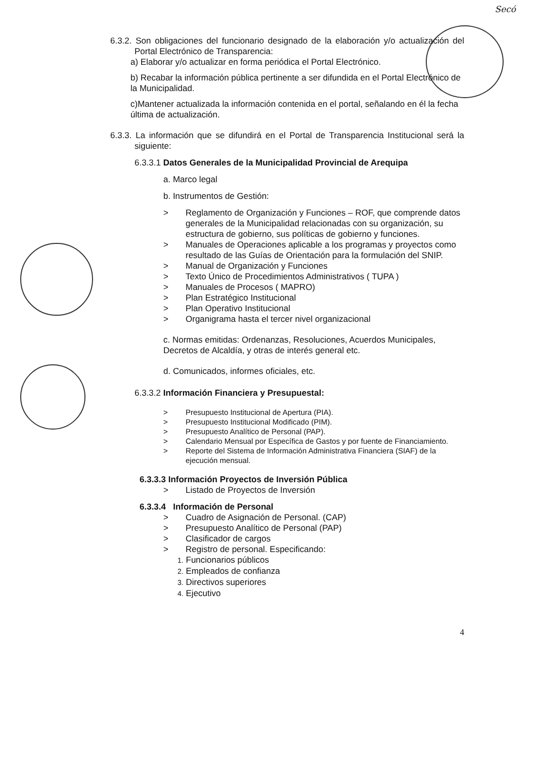Secó
6.3.2. Son obligaciones del funcionario designado de la elaboración y/o actualización del Portal Electrónico de Transparencia:
a) Elaborar y/o actualizar en forma periódica el Portal Electrónico.
b) Recabar la información pública pertinente a ser difundida en el Portal Electrónico de la Municipalidad.
c)Mantener actualizada la información contenida en el portal, señalando en él la fecha última de actualización.
6.3.3. La información que se difundirá en el Portal de Transparencia Institucional será la siguiente:
6.3.3.1 Datos Generales de la Municipalidad Provincial de Arequipa
a. Marco legal
b. Instrumentos de Gestión:
> Reglamento de Organización y Funciones – ROF, que comprende datos generales de la Municipalidad relacionadas con su organización, su estructura de gobierno, sus políticas de gobierno y funciones.
> Manuales de Operaciones aplicable a los programas y proyectos como resultado de las Guías de Orientación para la formulación del SNIP.
> Manual de Organización y Funciones
> Texto Único de Procedimientos Administrativos ( TUPA )
> Manuales de Procesos ( MAPRO)
> Plan Estratégico Institucional
> Plan Operativo Institucional
> Organigrama hasta el tercer nivel organizacional
c. Normas emitidas: Ordenanzas, Resoluciones, Acuerdos Municipales, Decretos de Alcaldía, y otras de interés general etc.
d. Comunicados, informes oficiales, etc.
6.3.3.2 Información Financiera y Presupuestal:
> Presupuesto Institucional de Apertura (PIA).
> Presupuesto Institucional Modificado (PIM).
> Presupuesto Analítico de Personal (PAP).
> Calendario Mensual por Específica de Gastos y por fuente de Financiamiento.
> Reporte del Sistema de Información Administrativa Financiera (SIAF) de la ejecución mensual.
6.3.3.3 Información Proyectos de Inversión Pública
> Listado de Proyectos de Inversión
6.3.3.4 Información de Personal
> Cuadro de Asignación de Personal. (CAP)
> Presupuesto Analítico de Personal (PAP)
> Clasificador de cargos
> Registro de personal. Especificando:
1. Funcionarios públicos
2. Empleados de confianza
3. Directivos superiores
4. Ejecutivo
4